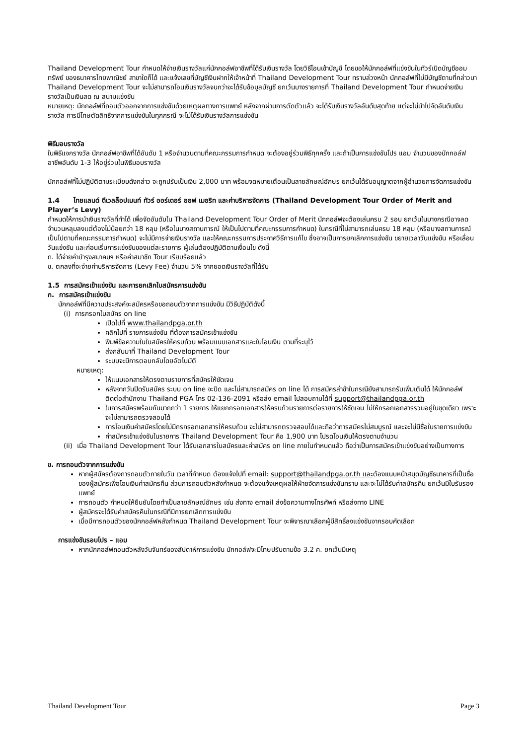Thailand Development Tour กำหนดให้จ่ายเงินรางวัลแก่นักกอล์ฟอาชีพที่ได้รับเงินรางวัล โดยวิธีโอนเข้าบัญชี โดยขอให้นักกอล์ฟที่แข่งขันในทัวร์เปิดบัญชีออมทรัพย์ ของธนาคารไทยพาณิชย์ สาขาใดก็ได้ และแจ้งเลขที่บัญชีเงินฝากให้เจ้าหน้าที่ Thailand Development Tour ทราบล่วงหน้า นักกอล์ฟที่ไม่มีบัญชีตามที่กล่าวมา Thailand Development Tour จะไม่สามารถโอนเงินรางวัลจนกว่าจะได้รับข้อมูลบัญชี ยกเว้นบางรายการที่ Thailand Development Tour กำหนดจ่ายเงินรางวัลเป็นเงินสด ณ สนามแข่งขัน
หมายเหตุ: นักกอล์ฟที่ถอนตัวออกจากการแข่งขันด้วยเหตุผลทางการแพทย์ หลังจากผ่านการตัดตัวแล้ว จะได้รับเงินรางวัลอันดับสุดท้าย แต่จะไม่นำไปจัดอันดับเงินรางวัล การมีโทษตัดสิทธิ์จากการแข่งขันในทุกกรณี จะไม่ได้รับเงินรางวัลการแข่งขัน
พิธีมอบรางวัล
ในพิธีแจกรางวัล นักกอล์ฟอาชีพที่ได้อันดับ 1 หรือจำนวนตามที่คณะกรรมการกำหนด จะต้องอยู่ร่วมพิธีทุกครั้ง และถ้าเป็นการแข่งขันโปร แอม จำนวนของนักกอล์ฟอาชีพอันดับ 1-3 ให้อยู่ร่วมในพิธีมอบรางวัล
นักกอล์ฟที่ไม่ปฏิบัติตามระเบียบดังกล่าว จะถูกปรับเป็นเงิน 2,000 บาท พร้อมจดหมายเตือนเป็นลายลักษณ์อักษร ยกเว้นได้รับอนุญาตจากผู้อำนวยการจัดการแข่งขัน
1.4 ไทยแลนด์ ดีเวลล็อปเมนท์ ทัวร์ ออร์เดอร์ ออฟ เมอริท และค่าบริหารจัดการ (Thailand Development Tour Order of Merit and Player’s Levy)
กำหนดให้การนำเงินรางวัลที่ทำได้ เพื่อจัดอันดับใน Thailand Development Tour Order of Merit นักกอล์ฟจะต้องเล่นครบ 2 รอบ ยกเว้นในบางกรณีอาจลดจำนวนหลุมลงแต่ต้องไม่น้อยกว่า 18 หลุม (หรือในบางสถานการณ์ ให้เป็นไปตามที่คณะกรรมการกำหนด) ในกรณีที่ไม่สามารถเล่นครบ 18 หลุม (หรือบางสถานการณ์ เป็นไปตามที่คณะกรรมการกำหนด) จะไม่มีการจ่ายเงินรางวัล และให้คณะกรรมการประกาศวิธีการแก้ไข ซึ่งอาจเป็นการยกเลิกการแข่งขัน ขยายเวลาวันแข่งขัน หรือเลื่อนวันแข่งขัน และก่อนเริ่มการแข่งขันของแต่ละรายการ ผู้เล่นต้องปฏิบัติตามเงื่อนไข ดังนี้
ก. ได้จ่ายค่าบำรุงสมาคมฯ หรือค่าสมาชิก Tour เรียบร้อยแล้ว
ข. ตกลงที่จะจ่ายค่าบริหารจัดการ (Levy Fee) จำนวน 5% จากยอดเงินรางวัลที่ได้รับ
1.5 การสมัครเข้าแข่งขัน และการยกเลิกใบสมัครการแข่งขัน
ก. การสมัครเข้าแข่งขัน
นักกอล์ฟที่มีความประสงค์จะสมัครหรือขอถอนตัวจากการแข่งขัน มีวิธีปฏิบัติดังนี้
(i) การกรอกใบสมัคร on line
เปิดไปที่ www.thailandpga.or.th
คลิกไปที่ รายการแข่งขัน ที่ต้องการสมัครเข้าแข่งขัน
พิมพ์ข้อความในใบสมัครให้ครบถ้วน พร้อมแนบเอกสารและใบโอนเงิน ตามที่ระบุไว้
ส่งกลับมาที่ Thailand Development Tour
ระบบจะมีการตอบกลับโดยอัตโนมัติ
หมายเหตุ:
ให้แนบเอกสารให้ตรงตามรายการที่สมัครให้ชัดเจน
หลังจากวันปิดรับสมัคร ระบบ on line จะปิด และไม่สามารถสมัคร on line ได้ การสมัครล่าช้าในกรณียังสามารถรับเพิ่มเติมได้ ให้นักกอล์ฟติดต่อสำนักงาน Thailand PGA โทร 02-136-2091 หรือส่ง email ไปสอบถามได้ที่ support@thailandpga.or.th
ในการสมัครพร้อมกันมากกว่า 1 รายการ ให้แยกกรอกเอกสารให้ครบถ้วนรายการต่อรายการให้ชัดเจน ไม่ให้กรอกเอกสารรวมอยู่ในชุดเดียว เพราะจะไม่สามารถตรวจสอบได้
การโอนเงินค่าสมัครโดยไม่มีกรกรอกเอกสารให้ครบถ้วน จะไม่สามารถตรวจสอบได้และถือว่าการสมัครไม่สมบูรณ์ และจะไม่มีชื่อในรายการแข่งขัน
ค่าสมัครเข้าแข่งขันในรายการ Thailand Development Tour คือ 1,900 บาท โปรดโอนเงินให้ตรงตามจำนวน
(ii) เมื่อ Thailand Development Tour ได้รับเอกสารใบสมัครและค่าสมัคร on line ภายในกำหนดแล้ว ถือว่าเป็นการสมัครเข้าแข่งขันอย่างเป็นทางการ
ข. การถอนตัวจากการแข่งขัน
หากผู้สมัครต้องการถอนตัวภายในวัน เวลาที่กำหนด ต้องแจ้งไปที่ email: support@thailandpga.or.th และต้องแนบหน้าสมุดบัญชีธนาคารที่เป็นชื่อของผู้สมัครเพื่อโอนเงินค่าสมัครคืน ส่วนการถอนตัวหลังกำหนด จะต้องแจ้งเหตุผลให้ฝ่ายจัดการแข่งขันทราบ และจะไม่ได้รับค่าสมัครคืน ยกเว้นมีใบรับรองแพทย์
การถอนตัว กำหนดให้ยืนยันโดยทำเป็นลายลักษณ์อักษร เช่น ส่งทาง email ส่งข้อความทางโทรศัพท์ หรือส่งทาง LINE
ผู้สมัครจะได้รับค่าสมัครคืนในกรณีที่มีการยกเลิกการแข่งขัน
เมื่อมีการถอนตัวของนักกอล์ฟหลังกำหนด Thailand Development Tour จะพิจารณาเลือกผู้มีสิทธิ์ลงแข่งขันจากรอบคัดเลือก
การแข่งขันรอบโปร – แอม
หากนักกอล์ฟถอนตัวหลังวันจันทร์ของสัปดาห์การแข่งขัน นักกอล์ฟจะมีโทษปรับตามข้อ 3.2 ค. ยกเว้นมีเหตุ
Thailand Development Tour Page 3